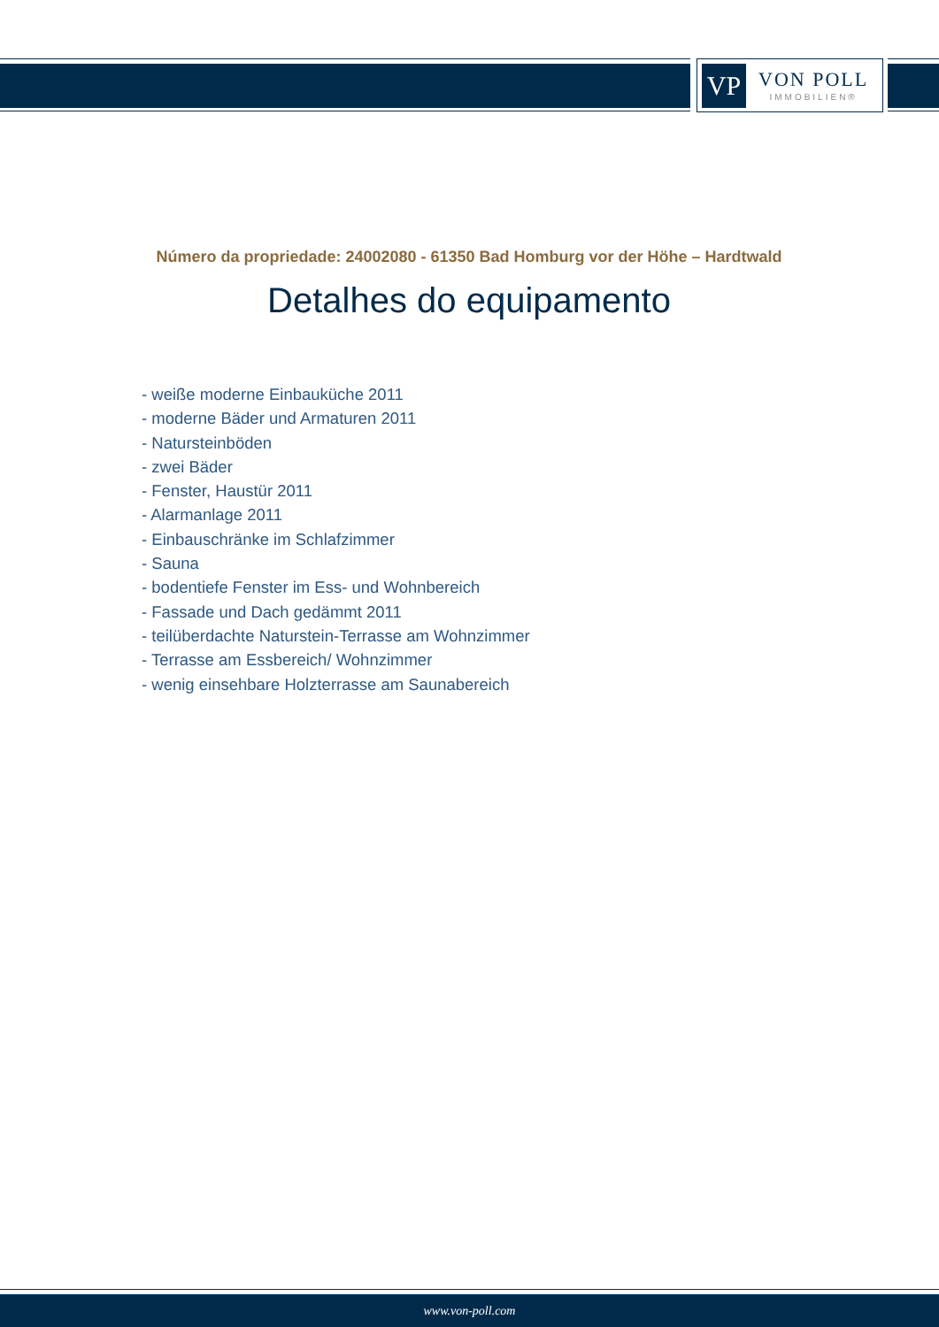VP
VON POLL
IMMOBILIEN®
Número da propriedade: 24002080 - 61350 Bad Homburg vor der Höhe – Hardtwald
Detalhes do equipamento
- weiße moderne Einbauküche 2011
- moderne Bäder und Armaturen 2011
- Natursteinböden
- zwei Bäder
- Fenster, Haustür 2011
- Alarmanlage 2011
- Einbauschränke im Schlafzimmer
- Sauna
- bodentiefe Fenster im Ess- und Wohnbereich
- Fassade und Dach gedämmt 2011
- teilüberdachte Naturstein-Terrasse am Wohnzimmer
- Terrasse am Essbereich/ Wohnzimmer
- wenig einsehbare Holzterrasse am Saunabereich
www.von-poll.com